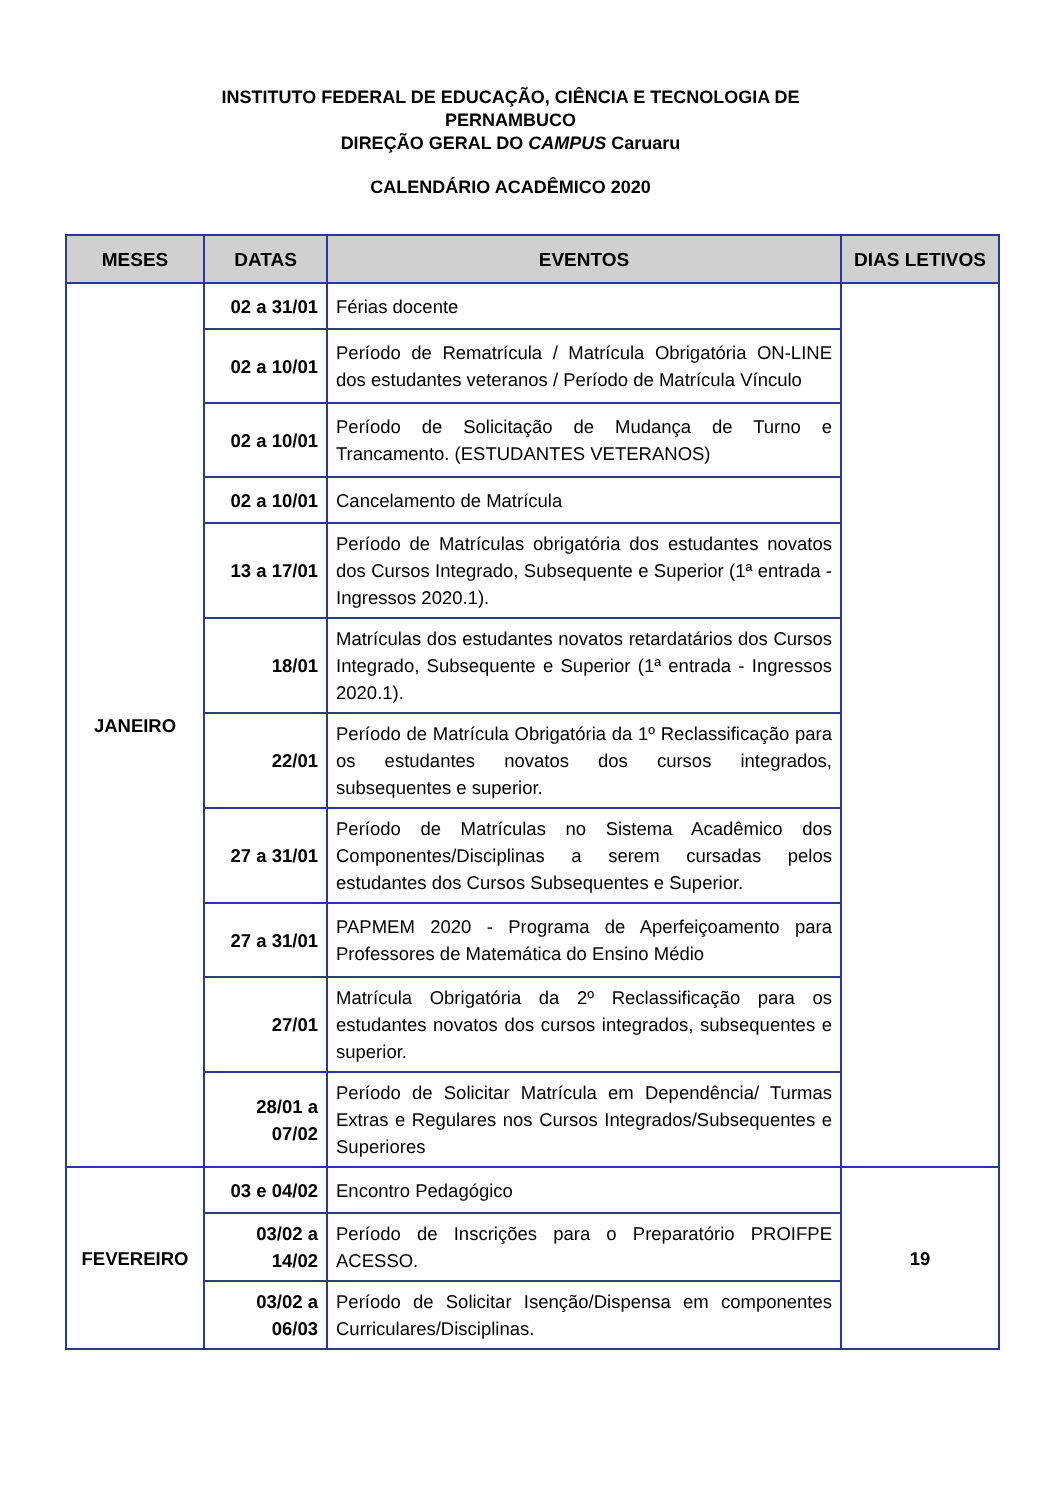INSTITUTO FEDERAL DE EDUCAÇÃO, CIÊNCIA E TECNOLOGIA DE
PERNAMBUCO
DIREÇÃO GERAL DO CAMPUS Caruaru
CALENDÁRIO ACADÊMICO 2020
| MESES | DATAS | EVENTOS | DIAS LETIVOS |
| --- | --- | --- | --- |
| JANEIRO | 02 a 31/01 | Férias docente | |
| | 02 a 10/01 | Período de Rematrícula / Matrícula Obrigatória ON-LINE dos estudantes veteranos / Período de Matrícula Vínculo | |
| | 02 a 10/01 | Período de Solicitação de Mudança de Turno e Trancamento. (ESTUDANTES VETERANOS) | |
| | 02 a 10/01 | Cancelamento de Matrícula | |
| | 13 a 17/01 | Período de Matrículas obrigatória dos estudantes novatos dos Cursos Integrado, Subsequente e Superior (1ª entrada - Ingressos 2020.1). | |
| | 18/01 | Matrículas dos estudantes novatos retardatários dos Cursos Integrado, Subsequente e Superior (1ª entrada - Ingressos 2020.1). | |
| | 22/01 | Período de Matrícula Obrigatória da 1º Reclassificação para os estudantes novatos dos cursos integrados, subsequentes e superior. | |
| | 27 a 31/01 | Período de Matrículas no Sistema Acadêmico dos Componentes/Disciplinas a serem cursadas pelos estudantes dos Cursos Subsequentes e Superior. | |
| | 27 a 31/01 | PAPMEM 2020 - Programa de Aperfeiçoamento para Professores de Matemática do Ensino Médio | |
| | 27/01 | Matrícula Obrigatória da 2º Reclassificação para os estudantes novatos dos cursos integrados, subsequentes e superior. | |
| | 28/01 a 07/02 | Período de Solicitar Matrícula em Dependência/ Turmas Extras e Regulares nos Cursos Integrados/Subsequentes e Superiores | |
| FEVEREIRO | 03 e 04/02 | Encontro Pedagógico | 19 |
| | 03/02 a 14/02 | Período de Inscrições para o Preparatório PROIFPE ACESSO. | |
| | 03/02 a 06/03 | Período de Solicitar Isenção/Dispensa em componentes Curriculares/Disciplinas. | |